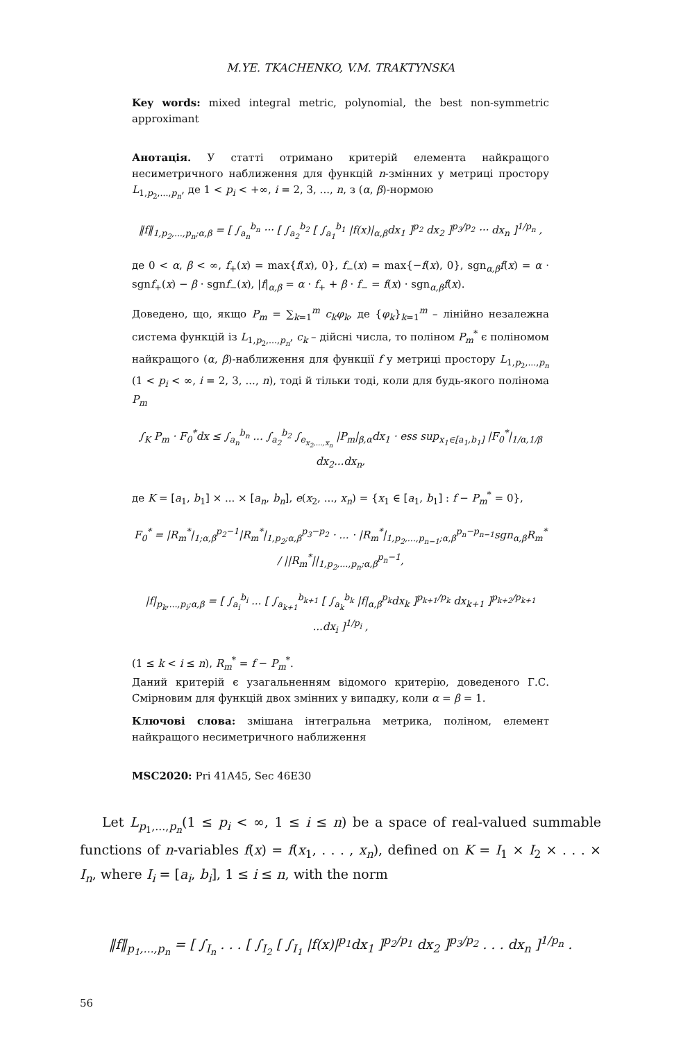M.YE. TKACHENKO, V.M. TRAKTYNSKA
Key words: mixed integral metric, polynomial, the best non-symmetric approximant
Анотація. У статті отримано критерій елемента найкращого несиметричного наближення для функцій n-змінних у метриці простору L<sub>1,p<sub>2</sub>,...,p<sub>n</sub></sub>, де 1 < p<sub>i</sub> < +∞, i = 2, 3, ..., n, з (α, β)-нормою
‖f‖<sub>1,p<sub>2</sub>,...,p<sub>n</sub>;α,β</sub> = [ ∫<sub>a<sub>n</sub></sub><sup>b<sub>n</sub></sup> ··· [ ∫<sub>a<sub>2</sub></sub><sup>b<sub>2</sub></sup> [ ∫<sub>a<sub>1</sub></sub><sup>b<sub>1</sub></sup> |f(x)|<sub>α,β</sub>dx<sub>1</sub> ]<sup>p<sub>2</sub></sup> dx<sub>2</sub> ]<sup>p<sub>3</sub>/p<sub>2</sub></sup> ··· dx<sub>n</sub> ]<sup>1/p<sub>n</sub></sup> ,
де 0 < α, β < ∞, f<sub>+</sub>(x) = max{f(x), 0}, f<sub>−</sub>(x) = max{−f(x), 0}, sgn<sub>α,β</sub>f(x) = α · sgnf<sub>+</sub>(x) − β · sgnf<sub>−</sub>(x), |f|<sub>α,β</sub> = α · f<sub>+</sub> + β · f<sub>−</sub> = f(x) · sgn<sub>α,β</sub>f(x).
Доведено, що, якщо P<sub>m</sub> = ∑<sub>k=1</sub><sup>m</sup> c<sub>k</sub>φ<sub>k</sub>, де {φ<sub>k</sub>}<sub>k=1</sub><sup>m</sup> – лінійно незалежна система функцій із L<sub>1,p<sub>2</sub>,...,p<sub>n</sub></sub>, c<sub>k</sub> – дійсні числа, то поліном P<sub>m</sub><sup>*</sup> є поліномом найкращого (α, β)-наближення для функції f у метриці простору L<sub>1,p<sub>2</sub>,...,p<sub>n</sub></sub> (1 < p<sub>i</sub> < ∞, i = 2, 3, ..., n), тоді й тільки тоді, коли для будь-якого полінома P<sub>m</sub>
∫<sub>K</sub> P<sub>m</sub> · F<sub>0</sub><sup>*</sup>dx ≤ ∫<sub>a<sub>n</sub></sub><sup>b<sub>n</sub></sup> ... ∫<sub>a<sub>2</sub></sub><sup>b<sub>2</sub></sup> ∫<sub>e<sub>x<sub>2</sub>,...,x<sub>n</sub></sub></sub> |P<sub>m</sub>|<sub>β,α</sub>dx<sub>1</sub> · ess sup<sub>x<sub>1</sub>∈[a<sub>1</sub>,b<sub>1</sub>]</sub> |F<sub>0</sub><sup>*</sup>|<sub>1/α,1/β</sub> dx<sub>2</sub>...dx<sub>n</sub>,
де K = [a<sub>1</sub>, b<sub>1</sub>] × ... × [a<sub>n</sub>, b<sub>n</sub>], e(x<sub>2</sub>, ..., x<sub>n</sub>) = {x<sub>1</sub> ∈ [a<sub>1</sub>, b<sub>1</sub>] : f − P<sub>m</sub><sup>*</sup> = 0},
F<sub>0</sub><sup>*</sup> = |R<sub>m</sub><sup>*</sup>|<sub>1;α,β</sub><sup>p<sub>2</sub>−1</sup>|R<sub>m</sub><sup>*</sup>|<sub>1,p<sub>2</sub>;α,β</sub><sup>p<sub>3</sub>−p<sub>2</sub></sup> · ... · |R<sub>m</sub><sup>*</sup>|<sub>1,p<sub>2</sub>,...,p<sub>n−1</sub>;α,β</sub><sup>p<sub>n</sub>−p<sub>n−1</sub></sup>sgn<sub>α,β</sub>R<sub>m</sub><sup>*</sup> / ||R<sub>m</sub><sup>*</sup>||<sub>1,p<sub>2</sub>,...,p<sub>n</sub>;α,β</sub><sup>p<sub>n</sub>−1</sup>,
|f|<sub>p<sub>k</sub>,...,p<sub>i</sub>;α,β</sub> = [ ∫<sub>a<sub>i</sub></sub><sup>b<sub>i</sub></sup> ... [ ∫<sub>a<sub>k+1</sub></sub><sup>b<sub>k+1</sub></sup> [ ∫<sub>a<sub>k</sub></sub><sup>b<sub>k</sub></sup> |f|<sub>α,β</sub><sup>p<sub>k</sub></sup>dx<sub>k</sub> ]<sup>p<sub>k+1</sub>/p<sub>k</sub></sup> dx<sub>k+1</sub> ]<sup>p<sub>k+2</sub>/p<sub>k+1</sub></sup> ...dx<sub>i</sub> ]<sup>1/p<sub>i</sub></sup> ,
(1 ≤ k < i ≤ n), R<sub>m</sub><sup>*</sup> = f − P<sub>m</sub><sup>*</sup>.
Даний критерій є узагальненням відомого критерію, доведеного Г.С. Смірновим для функцій двох змінних у випадку, коли α = β = 1.
Ключові слова: змішана інтегральна метрика, поліном, елемент найкращого несиметричного наближення
MSC2020: Pri 41A45, Sec 46E30
Let L<sub>p<sub>1</sub>,...,p<sub>n</sub></sub>(1 ≤ p<sub>i</sub> < ∞, 1 ≤ i ≤ n) be a space of real-valued summable functions of n-variables f(x) = f(x<sub>1</sub>, . . . , x<sub>n</sub>), defined on K = I<sub>1</sub> × I<sub>2</sub> × . . . × I<sub>n</sub>, where I<sub>i</sub> = [a<sub>i</sub>, b<sub>i</sub>], 1 ≤ i ≤ n, with the norm
‖f‖<sub>p<sub>1</sub>,...,p<sub>n</sub></sub> = [ ∫<sub>I<sub>n</sub></sub> . . . [ ∫<sub>I<sub>2</sub></sub> [ ∫<sub>I<sub>1</sub></sub> |f(x)|<sup>p<sub>1</sub></sup>dx<sub>1</sub> ]<sup>p<sub>2</sub>/p<sub>1</sub></sup> dx<sub>2</sub> ]<sup>p<sub>3</sub>/p<sub>2</sub></sup> . . . dx<sub>n</sub> ]<sup>1/p<sub>n</sub></sup> .
56